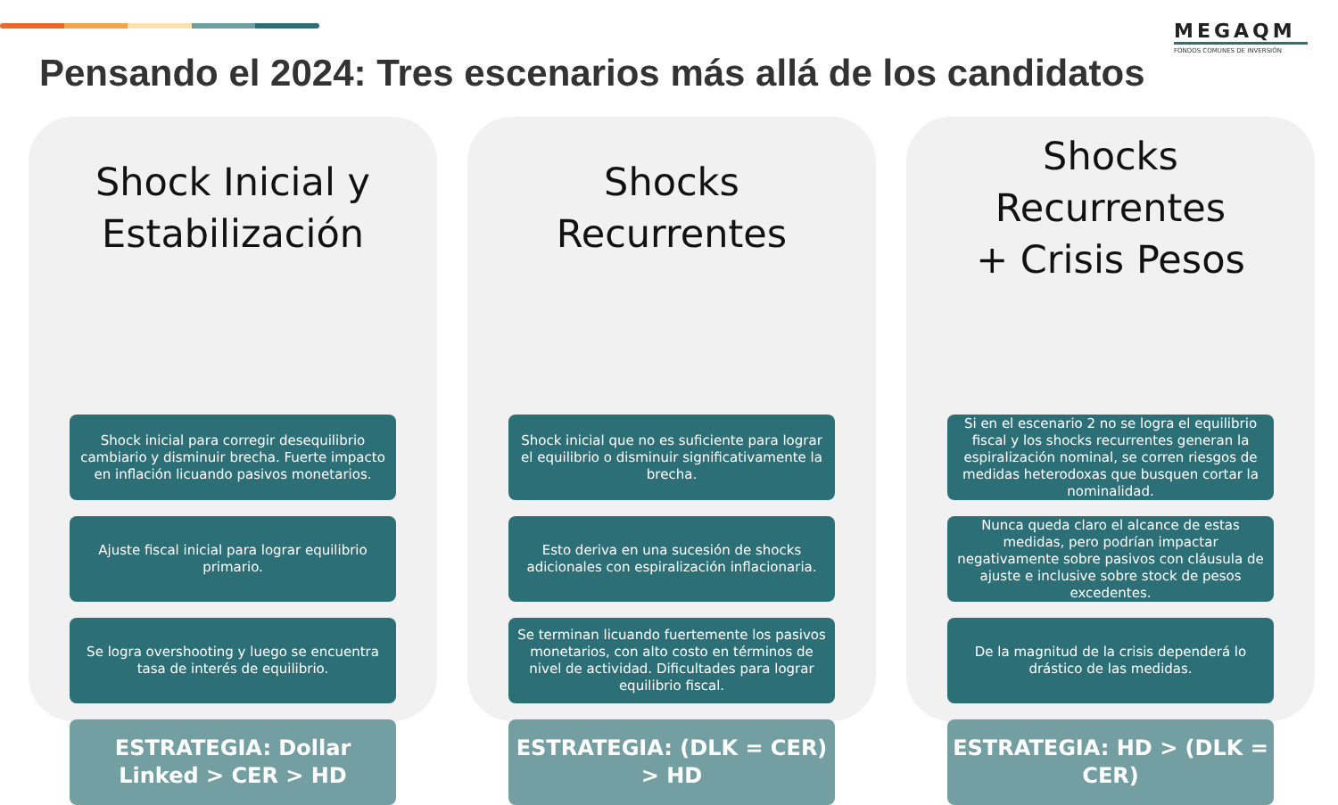MEGAQM
FONDOS COMUNES DE INVERSIÓN
Pensando el 2024: Tres escenarios más allá de los candidatos
Shock Inicial y
Estabilización
Shock inicial para corregir desequilibrio cambiario y disminuir brecha. Fuerte impacto en inflación licuando pasivos monetarios.
Ajuste fiscal inicial para lograr equilibrio primario.
Se logra overshooting y luego se encuentra tasa de interés de equilibrio.
ESTRATEGIA: Dollar Linked > CER > HD
Shocks Recurrentes
Shock inicial que no es suficiente para lograr el equilibrio o disminuir significativamente la brecha.
Esto deriva en una sucesión de shocks adicionales con espiralización inflacionaria.
Se terminan licuando fuertemente los pasivos monetarios, con alto costo en términos de nivel de actividad. Dificultades para lograr equilibrio fiscal.
ESTRATEGIA: (DLK = CER) > HD
Shocks Recurrentes
+ Crisis Pesos
Si en el escenario 2 no se logra el equilibrio fiscal y los shocks recurrentes generan la espiralización nominal, se corren riesgos de medidas heterodoxas que busquen cortar la nominalidad.
Nunca queda claro el alcance de estas medidas, pero podrían impactar negativamente sobre pasivos con cláusula de ajuste e inclusive sobre stock de pesos excedentes.
De la magnitud de la crisis dependerá lo drástico de las medidas.
ESTRATEGIA: HD > (DLK = CER)